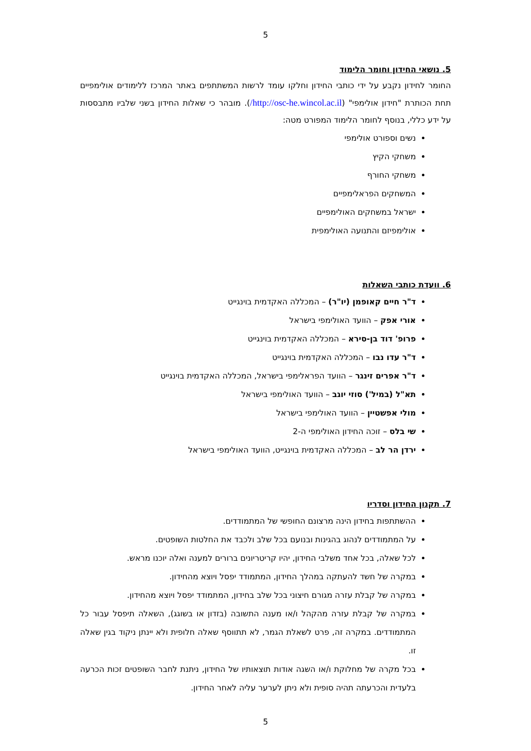5
5. נושאי החידון וחומר הלימוד
החומר לחידון נקבע על ידי כותבי החידון וחלקו עומד לרשות המשתתפים באתר המרכז ללימודים אולימפיים תחת הכותרת "חידון אולימפי" (http://osc-he.wincol.ac.il/). מובהר כי שאלות החידון בשני שלביו מתבססות על ידע כללי, בנוסף לחומר הלימוד המפורט מטה:
נשים וספורט אולימפי
משחקי הקיץ
משחקי החורף
המשחקים הפראלימפיים
ישראל במשחקים האולימפיים
אולימפיזם והתנועה האולימפית
6. וועדת כותבי השאלות
ד"ר חיים קאופמן (יו"ר) – המכללה האקדמית בוינגייט
אורי אפק – הוועד האולימפי בישראל
פרופ' דוד בן-סירא – המכללה האקדמית בוינגייט
ד"ר עדו נבו – המכללה האקדמית בוינגייט
ד"ר אפרים זינגר – הוועד הפראלימפי בישראל, המכללה האקדמית בוינגייט
תא"ל (במיל') סוזי יוגב – הוועד האולימפי בישראל
מולי אפשטיין – הוועד האולימפי בישראל
שי בלס – זוכה החידון האולימפי ה-2
ירדן הר לב – המכללה האקדמית בוינגייט, הוועד האולימפי בישראל
7. תקנון החידון וסדריו
ההשתתפות בחידון הינה מרצונם החופשי של המתמודדים.
על המתמודדים לנהוג בהגינות ובנועם בכל שלב ולכבד את החלטות השופטים.
לכל שאלה, בכל אחד משלבי החידון, יהיו קריטריונים ברורים למענה ואלה יוכנו מראש.
במקרה של חשד להעתקה במהלך החידון, המתמודד יפסל ויוצא מהחידון.
במקרה של קבלת עזרה מגורם חיצוני בכל שלב בחידון, המתמודד יפסל ויוצא מהחידון.
במקרה של קבלת עזרה מהקהל ו/או מענה התשובה (בזדון או בשוגג), השאלה תיפסל עבור כל המתמודדים. במקרה זה, פרט לשאלת הגמר, לא תתווסף שאלה חלופית ולא יינתן ניקוד בגין שאלה זו.
בכל מקרה של מחלוקת ו/או השגה אודות תוצאותיו של החידון, ניתנת לחבר השופטים זכות הכרעה בלעדית והכרעתה תהיה סופית ולא ניתן לערער עליה לאחר החידון.
5